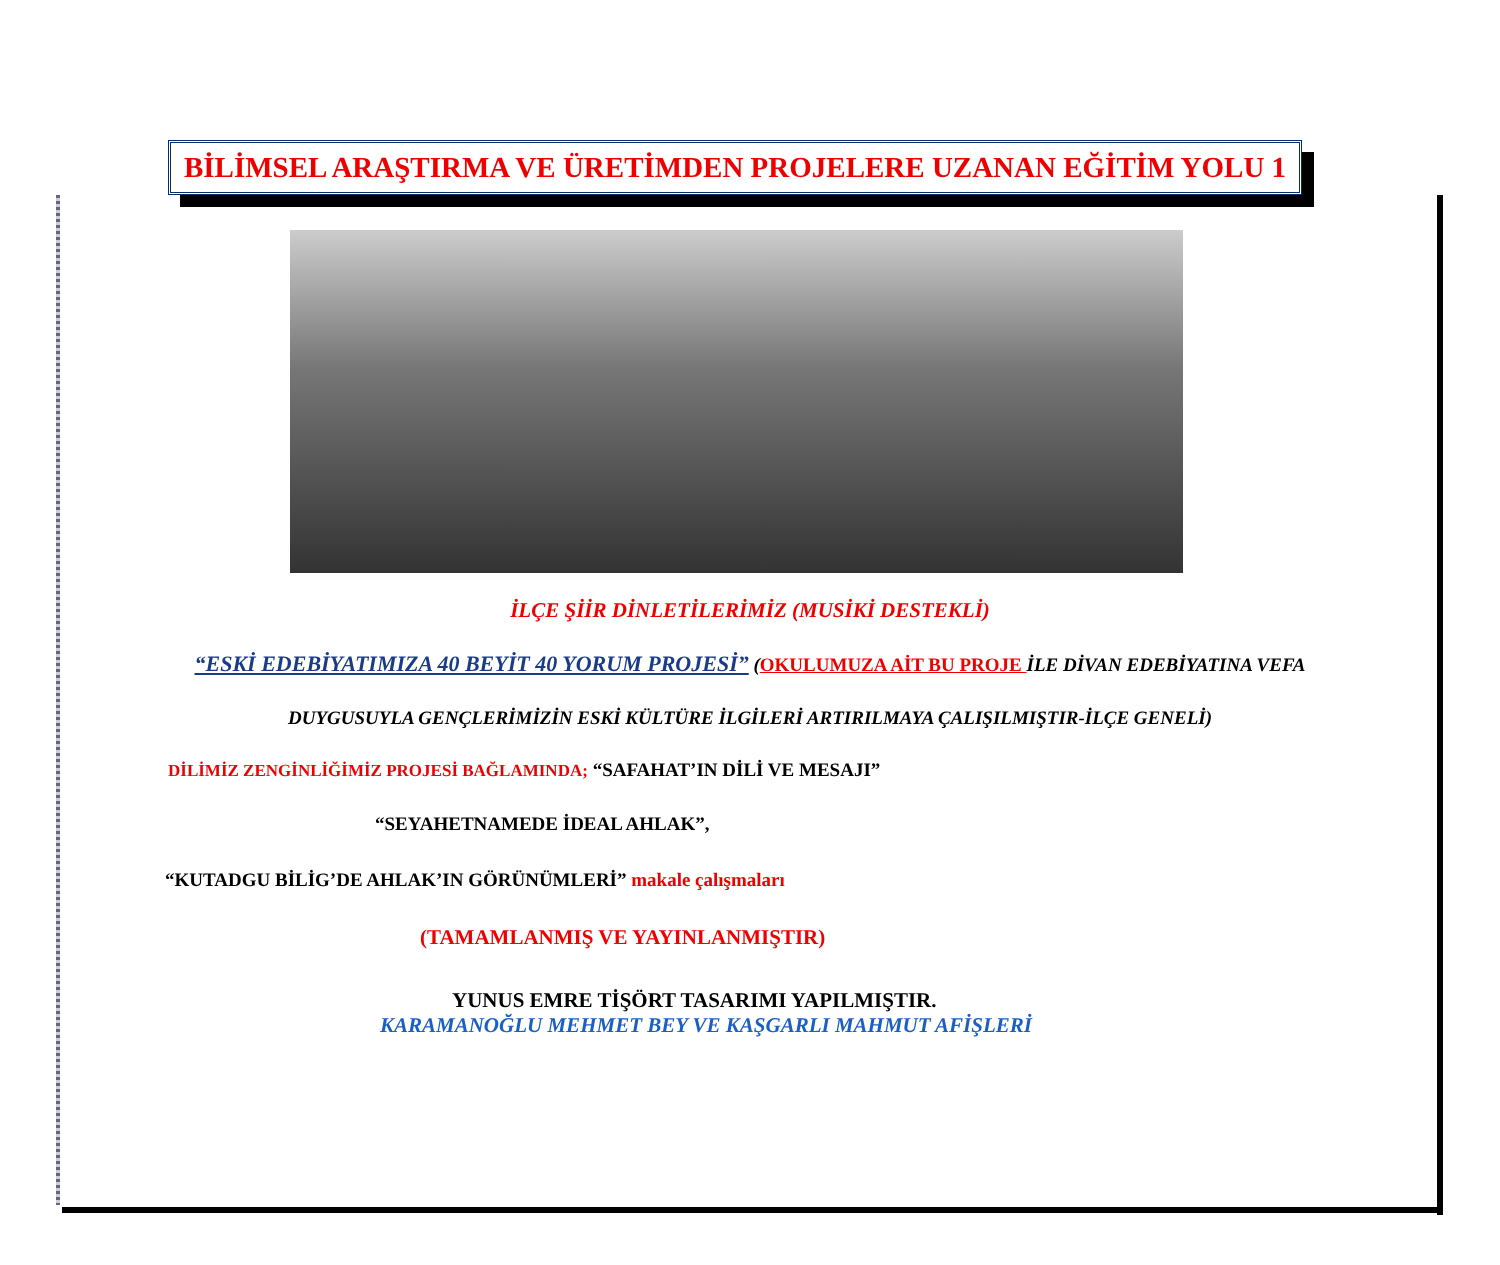BİLİMSEL ARAŞTIRMA VE ÜRETİMDEN PROJELERE UZANAN EĞİTİM YOLU 1
İLÇE ŞİİR DİNLETİLERİMİZ (MUSİKİ DESTEKLİ)
“ESKİ EDEBİYATIMIZA 40 BEYİT 40 YORUM PROJESİ” (OKULUMUZA AİT BU PROJE İLE DİVAN EDEBİYATINA VEFA
DUYGUSUYLA GENÇLERİMİZİN ESKİ KÜLTÜRE İLGİLERİ ARTIRILMAYA ÇALIŞILMIŞTIR-İLÇE GENELİ)
DİLİMİZ ZENGİNLİĞİMİZ PROJESİ BAĞLAMINDA; “SAFAHAT’IN DİLİ VE MESAJI”
“SEYAHETNAMEDE İDEAL AHLAK”,
“KUTADGU BİLİG’DE AHLAK’IN GÖRÜNÜMLERİ” makale çalışmaları
(TAMAMLANMIŞ VE YAYINLANMIŞTIR)
YUNUS EMRE TİŞÖRT TASARIMI YAPILMIŞTIR.
KARAMANOĞLU MEHMET BEY VE KAŞGARLI MAHMUT AFİŞLERİ